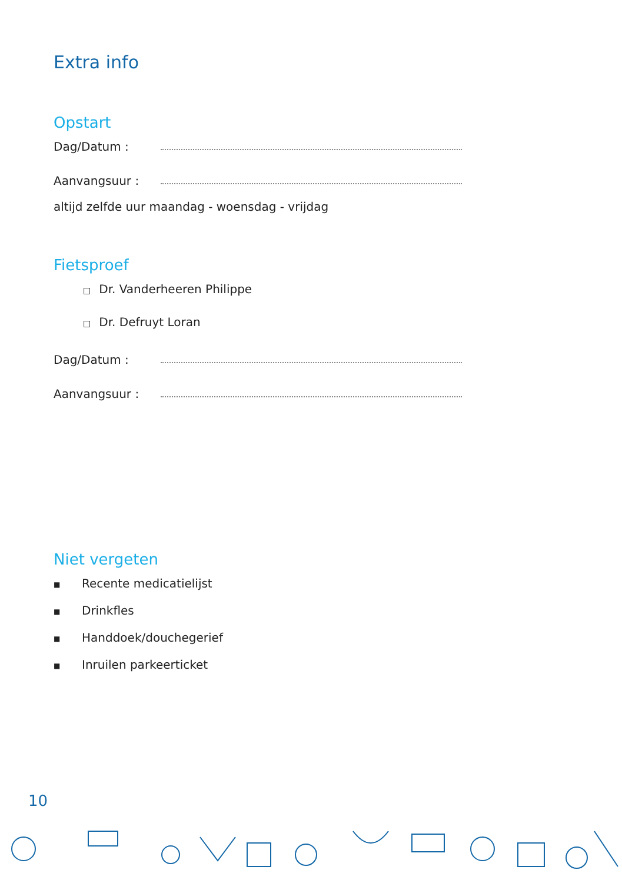Extra info
Opstart
Dag/Datum :
Aanvangsuur :
altijd zelfde uur maandag - woensdag - vrijdag
Fietsproef
□ Dr. Vanderheeren Philippe
□ Dr. Defruyt Loran
Dag/Datum :
Aanvangsuur :
Niet vergeten
■ Recente medicatielijst
■ Drinkfles
■ Handdoek/douchegerief
■ Inruilen parkeerticket
10